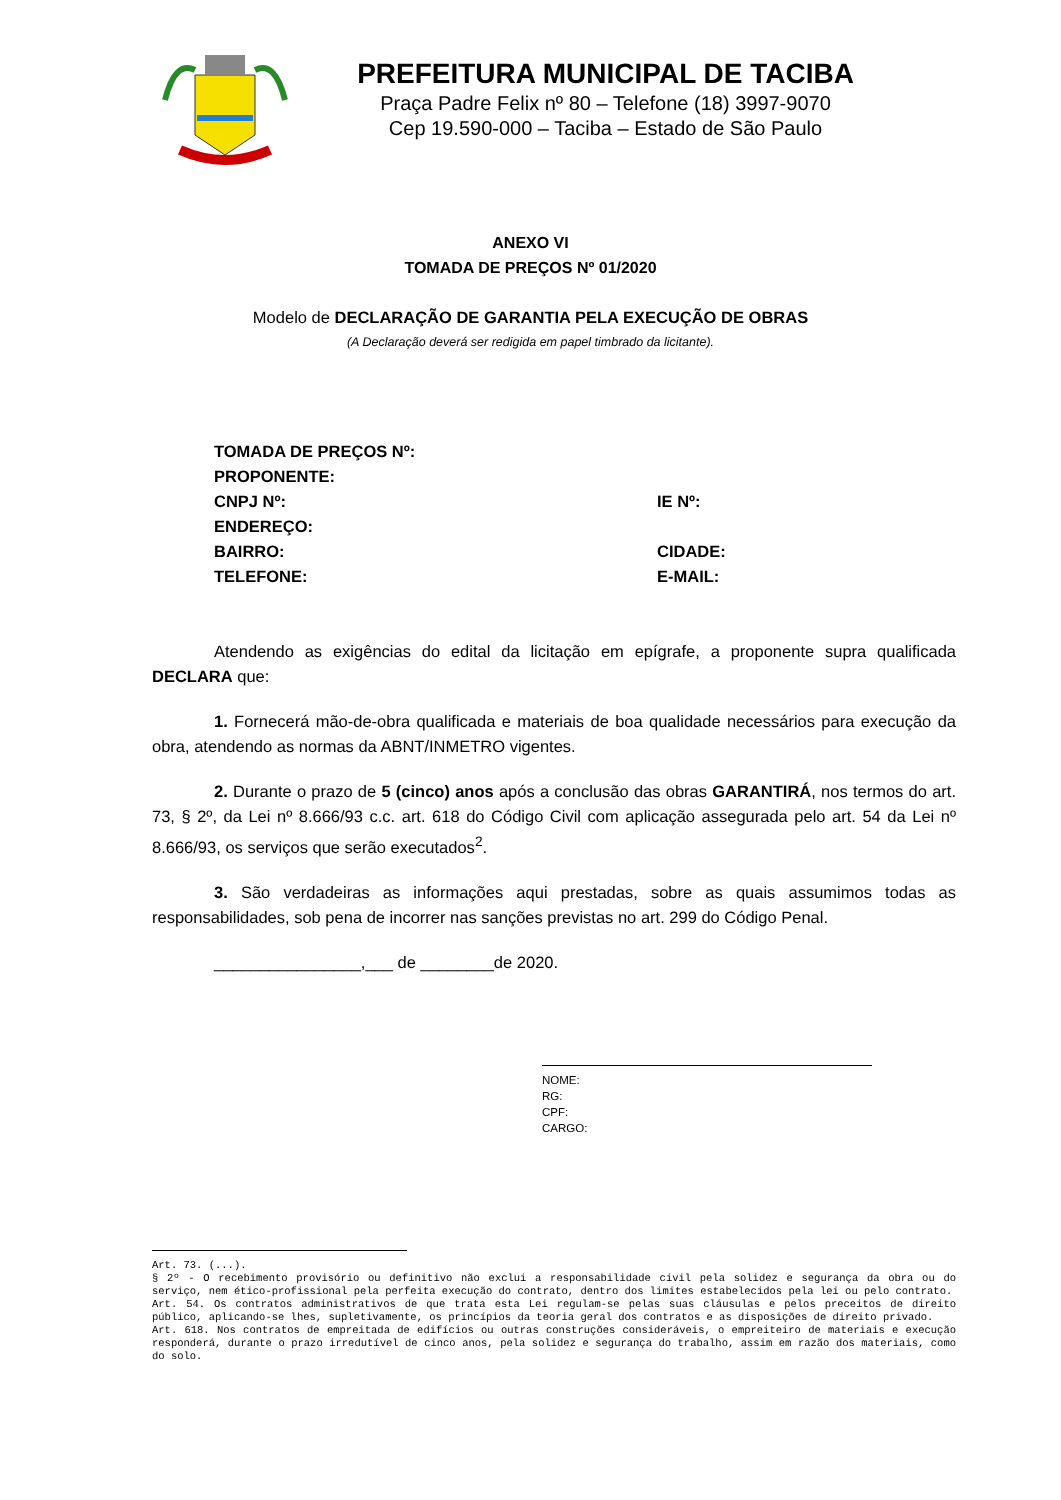PREFEITURA MUNICIPAL DE TACIBA
Praça Padre Felix nº 80 – Telefone (18) 3997-9070
Cep 19.590-000 – Taciba – Estado de São Paulo
ANEXO VI
TOMADA DE PREÇOS Nº 01/2020
Modelo de DECLARAÇÃO DE GARANTIA PELA EXECUÇÃO DE OBRAS
(A Declaração deverá ser redigida em papel timbrado da licitante).
TOMADA DE PREÇOS Nº:
PROPONENTE:
CNPJ Nº: IE Nº:
ENDEREÇO:
BAIRRO: CIDADE:
TELEFONE: E-MAIL:
Atendendo as exigências do edital da licitação em epígrafe, a proponente supra qualificada DECLARA que:
1. Fornecerá mão-de-obra qualificada e materiais de boa qualidade necessários para execução da obra, atendendo as normas da ABNT/INMETRO vigentes.
2. Durante o prazo de 5 (cinco) anos após a conclusão das obras GARANTIRÁ, nos termos do art. 73, § 2º, da Lei nº 8.666/93 c.c. art. 618 do Código Civil com aplicação assegurada pelo art. 54 da Lei nº 8.666/93, os serviços que serão executados<sup>2</sup>.
3. São verdadeiras as informações aqui prestadas, sobre as quais assumimos todas as responsabilidades, sob pena de incorrer nas sanções previstas no art. 299 do Código Penal.
________________,___ de ________de 2020.
NOME:
RG:
CPF:
CARGO:
Art. 73. (...).
§ 2º - O recebimento provisório ou definitivo não exclui a responsabilidade civil pela solidez e segurança da obra ou do serviço, nem ético-profissional pela perfeita execução do contrato, dentro dos limites estabelecidos pela lei ou pelo contrato.
Art. 54. Os contratos administrativos de que trata esta Lei regulam-se pelas suas cláusulas e pelos preceitos de direito público, aplicando-se lhes, supletivamente, os princípios da teoria geral dos contratos e as disposições de direito privado.
Art. 618. Nos contratos de empreitada de edifícios ou outras construções consideráveis, o empreiteiro de materiais e execução responderá, durante o prazo irredutível de cinco anos, pela solidez e segurança do trabalho, assim em razão dos materiais, como do solo.